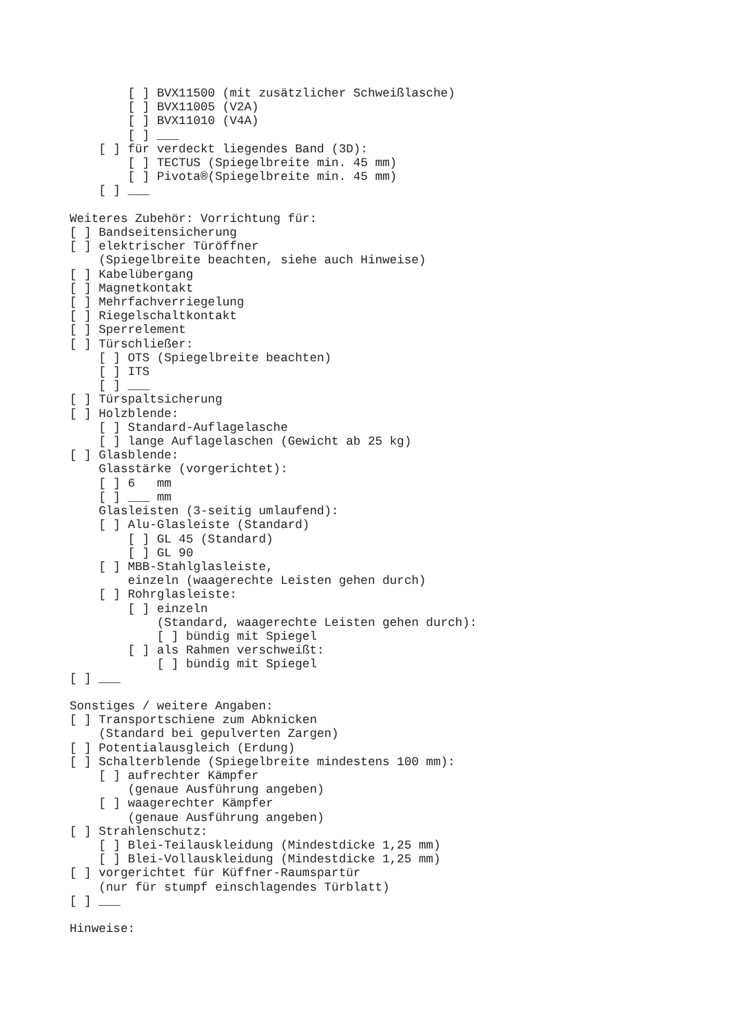[ ] BVX11500 (mit zusätzlicher Schweißlasche)
        [ ] BVX11005 (V2A)
        [ ] BVX11010 (V4A)
        [ ] ___
    [ ] für verdeckt liegendes Band (3D):
        [ ] TECTUS (Spiegelbreite min. 45 mm)
        [ ] Pivota®(Spiegelbreite min. 45 mm)
    [ ] ___

Weiteres Zubehör: Vorrichtung für:
[ ] Bandseitensicherung
[ ] elektrischer Türöffner
    (Spiegelbreite beachten, siehe auch Hinweise)
[ ] Kabelübergang
[ ] Magnetkontakt
[ ] Mehrfachverriegelung
[ ] Riegelschaltkontakt
[ ] Sperrelement
[ ] Türschließer:
    [ ] OTS (Spiegelbreite beachten)
    [ ] ITS
    [ ] ___
[ ] Türspaltsicherung
[ ] Holzblende:
    [ ] Standard-Auflagelasche
    [ ] lange Auflagelaschen (Gewicht ab 25 kg)
[ ] Glasblende:
    Glasstärke (vorgerichtet):
    [ ] 6   mm
    [ ] ___ mm
    Glasleisten (3-seitig umlaufend):
    [ ] Alu-Glasleiste (Standard)
        [ ] GL 45 (Standard)
        [ ] GL 90
    [ ] MBB-Stahlglasleiste,
        einzeln (waagerechte Leisten gehen durch)
    [ ] Rohrglasleiste:
        [ ] einzeln
            (Standard, waagerechte Leisten gehen durch):
            [ ] bündig mit Spiegel
        [ ] als Rahmen verschweißt:
            [ ] bündig mit Spiegel
[ ] ___

Sonstiges / weitere Angaben:
[ ] Transportschiene zum Abknicken
    (Standard bei gepulverten Zargen)
[ ] Potentialausgleich (Erdung)
[ ] Schalterblende (Spiegelbreite mindestens 100 mm):
    [ ] aufrechter Kämpfer
        (genaue Ausführung angeben)
    [ ] waagerechter Kämpfer
        (genaue Ausführung angeben)
[ ] Strahlenschutz:
    [ ] Blei-Teilauskleidung (Mindestdicke 1,25 mm)
    [ ] Blei-Vollauskleidung (Mindestdicke 1,25 mm)
[ ] vorgerichtet für Küffner-Raumspartür
    (nur für stumpf einschlagendes Türblatt)
[ ] ___

Hinweise: